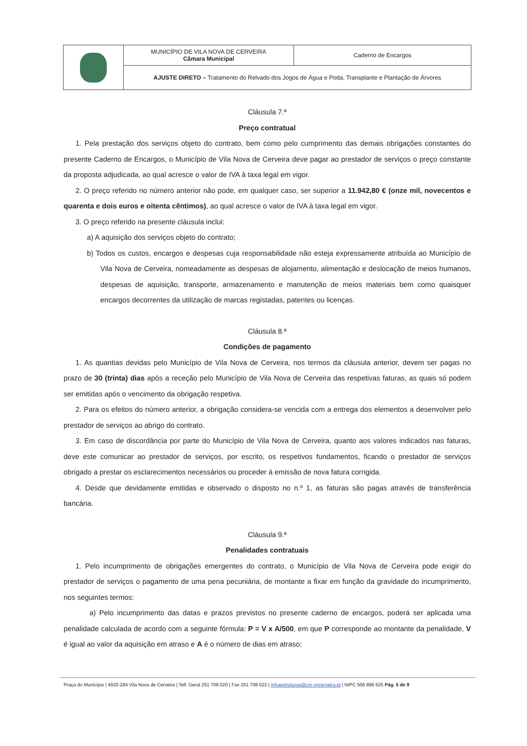| | MUNICÍPIO DE VILA NOVA DE CERVEIRA Câmara Municipal | Caderno de Encargos |
| | AJUSTE DIRETO – Tratamento do Relvado dos Jogos de Água e Poda, Transplante e Plantação de Árvores | |
Cláusula 7.ª
Preço contratual
1. Pela prestação dos serviços objeto do contrato, bem como pelo cumprimento das demais obrigações constantes do presente Caderno de Encargos, o Município de Vila Nova de Cerveira deve pagar ao prestador de serviços o preço constante da proposta adjudicada, ao qual acresce o valor de IVA à taxa legal em vigor.
2. O preço referido no número anterior não pode, em qualquer caso, ser superior a 11.942,80 € (onze mil, novecentos e quarenta e dois euros e oitenta cêntimos), ao qual acresce o valor de IVA à taxa legal em vigor.
3. O preço referido na presente cláusula inclui:
a) A aquisição dos serviços objeto do contrato;
b) Todos os custos, encargos e despesas cuja responsabilidade não esteja expressamente atribuída ao Município de Vila Nova de Cerveira, nomeadamente as despesas de alojamento, alimentação e deslocação de meios humanos, despesas de aquisição, transporte, armazenamento e manutenção de meios materiais bem como quaisquer encargos decorrentes da utilização de marcas registadas, patentes ou licenças.
Cláusula 8.ª
Condições de pagamento
1. As quantias devidas pelo Município de Vila Nova de Cerveira, nos termos da cláusula anterior, devem ser pagas no prazo de 30 (trinta) dias após a receção pelo Município de Vila Nova de Cerveira das respetivas faturas, as quais só podem ser emitidas após o vencimento da obrigação respetiva.
2. Para os efeitos do número anterior, a obrigação considera-se vencida com a entrega dos elementos a desenvolver pelo prestador de serviços ao abrigo do contrato.
3. Em caso de discordância por parte do Município de Vila Nova de Cerveira, quanto aos valores indicados nas faturas, deve este comunicar ao prestador de serviços, por escrito, os respetivos fundamentos, ficando o prestador de serviços obrigado a prestar os esclarecimentos necessários ou proceder à emissão de nova fatura corrigida.
4. Desde que devidamente emitidas e observado o disposto no n.º 1, as faturas são pagas através de transferência bancária.
Cláusula 9.ª
Penalidades contratuais
1. Pelo incumprimento de obrigações emergentes do contrato, o Município de Vila Nova de Cerveira pode exigir do prestador de serviços o pagamento de uma pena pecuniária, de montante a fixar em função da gravidade do incumprimento, nos seguintes termos:
a) Pelo incumprimento das datas e prazos previstos no presente caderno de encargos, poderá ser aplicada uma penalidade calculada de acordo com a seguinte fórmula: P = V x A/500, em que P corresponde ao montante da penalidade, V é igual ao valor da aquisição em atraso e A é o número de dias em atraso;
Praça do Município | 4920-284 Vila Nova de Cerveira | Telf. Geral 251 708 020 | Fax 251 708 022 | infraestruturas@cm-vncerveira.pt | NIPC 506 896 625 Pág. 5 de 9